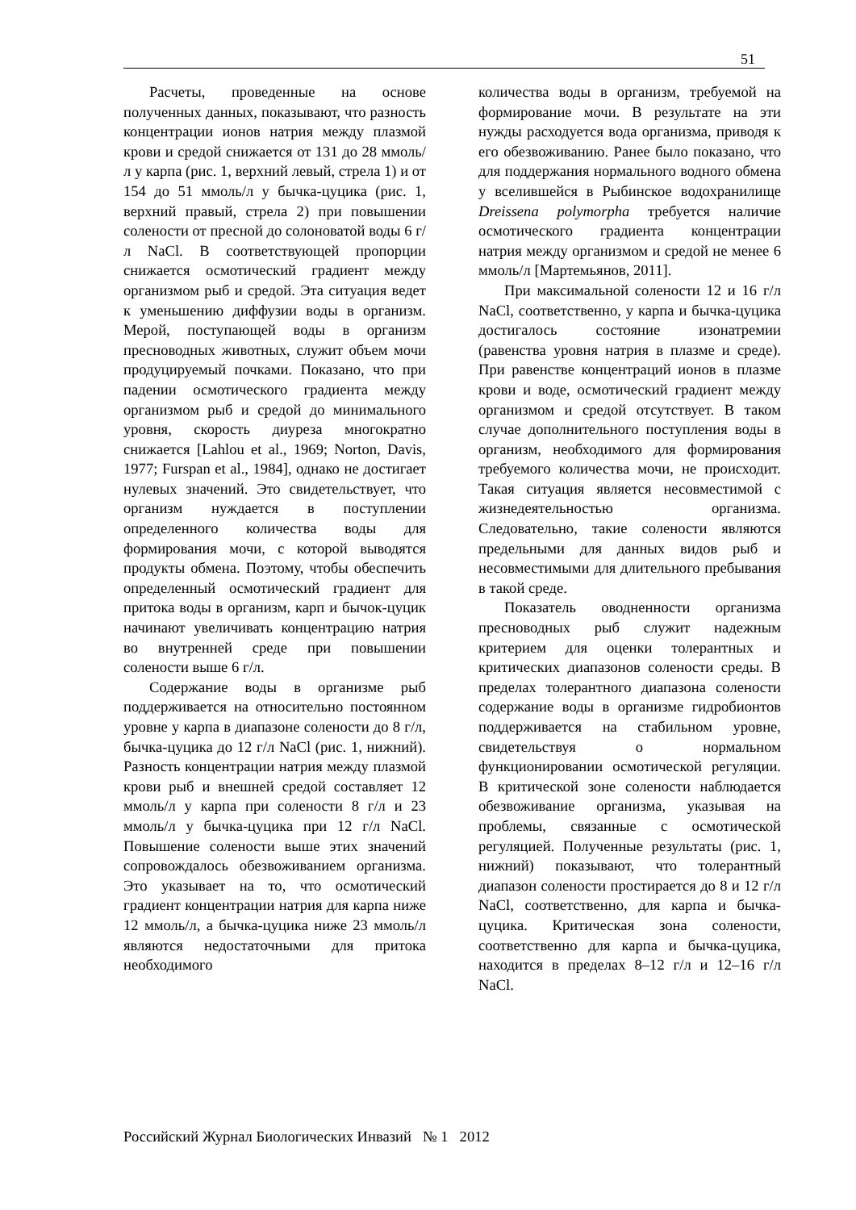51
Расчеты, проведенные на основе полученных данных, показывают, что разность концентрации ионов натрия между плазмой крови и средой снижается от 131 до 28 ммоль/л у карпа (рис. 1, верхний левый, стрела 1) и от 154 до 51 ммоль/л у бычка-цуцика (рис. 1, верхний правый, стрела 2) при повышении солености от пресной до солоноватой воды 6 г/л NaCl. В соответствующей пропорции снижается осмотический градиент между организмом рыб и средой. Эта ситуация ведет к уменьшению диффузии воды в организм. Мерой, поступающей воды в организм пресноводных животных, служит объем мочи продуцируемый почками. Показано, что при падении осмотического градиента между организмом рыб и средой до минимального уровня, скорость диуреза многократно снижается [Lahlou et al., 1969; Norton, Davis, 1977; Furspan et al., 1984], однако не достигает нулевых значений. Это свидетельствует, что организм нуждается в поступлении определенного количества воды для формирования мочи, с которой выводятся продукты обмена. Поэтому, чтобы обеспечить определенный осмотический градиент для притока воды в организм, карп и бычок-цуцик начинают увеличивать концентрацию натрия во внутренней среде при повышении солености выше 6 г/л.
Содержание воды в организме рыб поддерживается на относительно постоянном уровне у карпа в диапазоне солености до 8 г/л, бычка-цуцика до 12 г/л NaCl (рис. 1, нижний). Разность концентрации натрия между плазмой крови рыб и внешней средой составляет 12 ммоль/л у карпа при солености 8 г/л и 23 ммоль/л у бычка-цуцика при 12 г/л NaCl. Повышение солености выше этих значений сопровождалось обезвоживанием организма. Это указывает на то, что осмотический градиент концентрации натрия для карпа ниже 12 ммоль/л, а бычка-цуцика ниже 23 ммоль/л являются недостаточными для притока необходимого
количества воды в организм, требуемой на формирование мочи. В результате на эти нужды расходуется вода организма, приводя к его обезвоживанию. Ранее было показано, что для поддержания нормального водного обмена у вселившейся в Рыбинское водохранилище Dreissena polymorpha требуется наличие осмотического градиента концентрации натрия между организмом и средой не менее 6 ммоль/л [Мартемьянов, 2011].
При максимальной солености 12 и 16 г/л NaCl, соответственно, у карпа и бычка-цуцика достигалось состояние изонатремии (равенства уровня натрия в плазме и среде). При равенстве концентраций ионов в плазме крови и воде, осмотический градиент между организмом и средой отсутствует. В таком случае дополнительного поступления воды в организм, необходимого для формирования требуемого количества мочи, не происходит. Такая ситуация является несовместимой с жизнедеятельностью организма. Следовательно, такие солености являются предельными для данных видов рыб и несовместимыми для длительного пребывания в такой среде.
Показатель оводненности организма пресноводных рыб служит надежным критерием для оценки толерантных и критических диапазонов солености среды. В пределах толерантного диапазона солености содержание воды в организме гидробионтов поддерживается на стабильном уровне, свидетельствуя о нормальном функционировании осмотической регуляции. В критической зоне солености наблюдается обезвоживание организма, указывая на проблемы, связанные с осмотической регуляцией. Полученные результаты (рис. 1, нижний) показывают, что толерантный диапазон солености простирается до 8 и 12 г/л NaCl, соответственно, для карпа и бычка-цуцика. Критическая зона солености, соответственно для карпа и бычка-цуцика, находится в пределах 8–12 г/л и 12–16 г/л NaCl.
Российский Журнал Биологических Инвазий № 1 2012